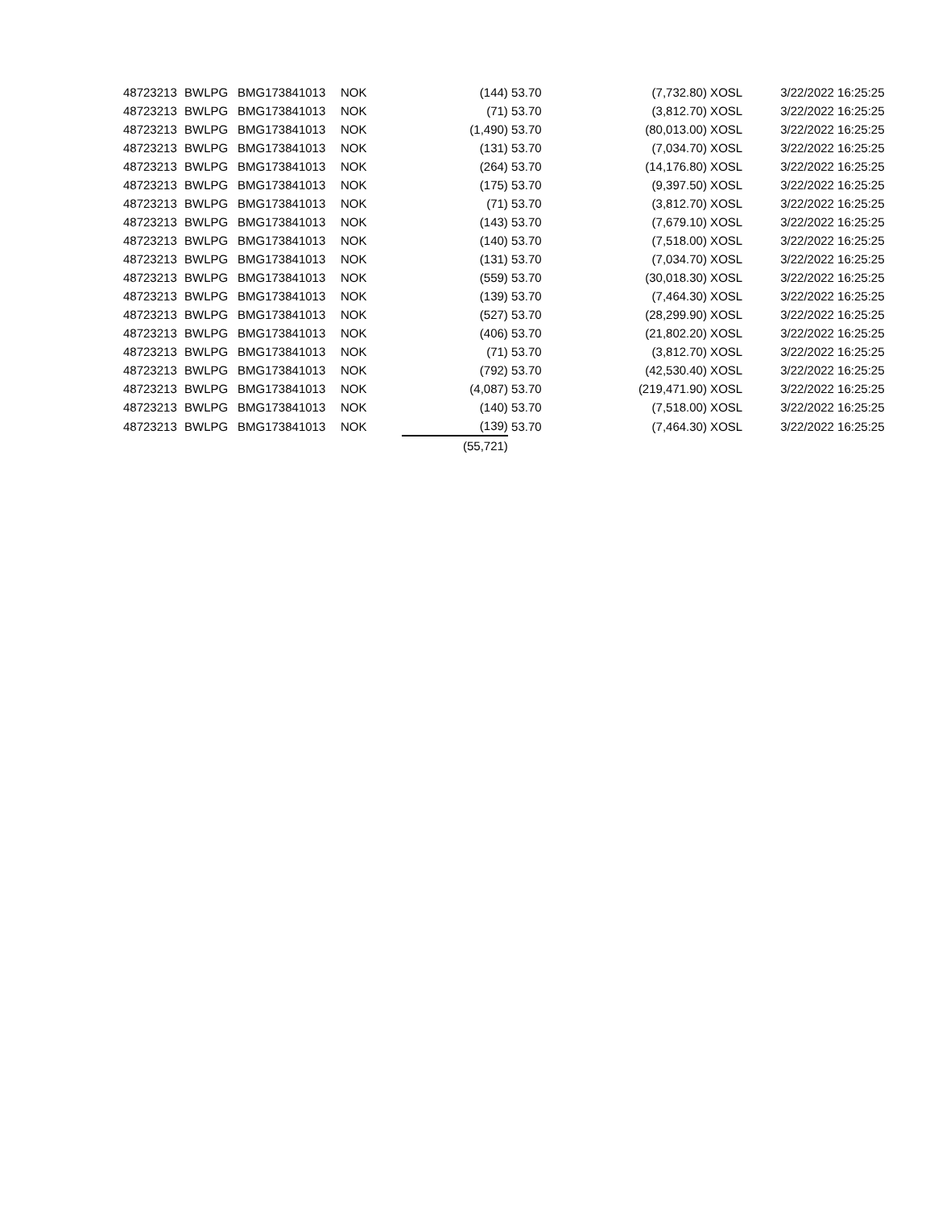| 48723213 | BWLPG | BMG173841013 | NOK | | (144) | 53.70 | (7,732.80) | XOSL | 3/22/2022 | 16:25:25 |
| 48723213 | BWLPG | BMG173841013 | NOK | | (71) | 53.70 | (3,812.70) | XOSL | 3/22/2022 | 16:25:25 |
| 48723213 | BWLPG | BMG173841013 | NOK | | (1,490) | 53.70 | (80,013.00) | XOSL | 3/22/2022 | 16:25:25 |
| 48723213 | BWLPG | BMG173841013 | NOK | | (131) | 53.70 | (7,034.70) | XOSL | 3/22/2022 | 16:25:25 |
| 48723213 | BWLPG | BMG173841013 | NOK | | (264) | 53.70 | (14,176.80) | XOSL | 3/22/2022 | 16:25:25 |
| 48723213 | BWLPG | BMG173841013 | NOK | | (175) | 53.70 | (9,397.50) | XOSL | 3/22/2022 | 16:25:25 |
| 48723213 | BWLPG | BMG173841013 | NOK | | (71) | 53.70 | (3,812.70) | XOSL | 3/22/2022 | 16:25:25 |
| 48723213 | BWLPG | BMG173841013 | NOK | | (143) | 53.70 | (7,679.10) | XOSL | 3/22/2022 | 16:25:25 |
| 48723213 | BWLPG | BMG173841013 | NOK | | (140) | 53.70 | (7,518.00) | XOSL | 3/22/2022 | 16:25:25 |
| 48723213 | BWLPG | BMG173841013 | NOK | | (131) | 53.70 | (7,034.70) | XOSL | 3/22/2022 | 16:25:25 |
| 48723213 | BWLPG | BMG173841013 | NOK | | (559) | 53.70 | (30,018.30) | XOSL | 3/22/2022 | 16:25:25 |
| 48723213 | BWLPG | BMG173841013 | NOK | | (139) | 53.70 | (7,464.30) | XOSL | 3/22/2022 | 16:25:25 |
| 48723213 | BWLPG | BMG173841013 | NOK | | (527) | 53.70 | (28,299.90) | XOSL | 3/22/2022 | 16:25:25 |
| 48723213 | BWLPG | BMG173841013 | NOK | | (406) | 53.70 | (21,802.20) | XOSL | 3/22/2022 | 16:25:25 |
| 48723213 | BWLPG | BMG173841013 | NOK | | (71) | 53.70 | (3,812.70) | XOSL | 3/22/2022 | 16:25:25 |
| 48723213 | BWLPG | BMG173841013 | NOK | | (792) | 53.70 | (42,530.40) | XOSL | 3/22/2022 | 16:25:25 |
| 48723213 | BWLPG | BMG173841013 | NOK | | (4,087) | 53.70 | (219,471.90) | XOSL | 3/22/2022 | 16:25:25 |
| 48723213 | BWLPG | BMG173841013 | NOK | | (140) | 53.70 | (7,518.00) | XOSL | 3/22/2022 | 16:25:25 |
| 48723213 | BWLPG | BMG173841013 | NOK | | (139) | 53.70 | (7,464.30) | XOSL | 3/22/2022 | 16:25:25 |
| | | | | | (55,721) | | | | | |